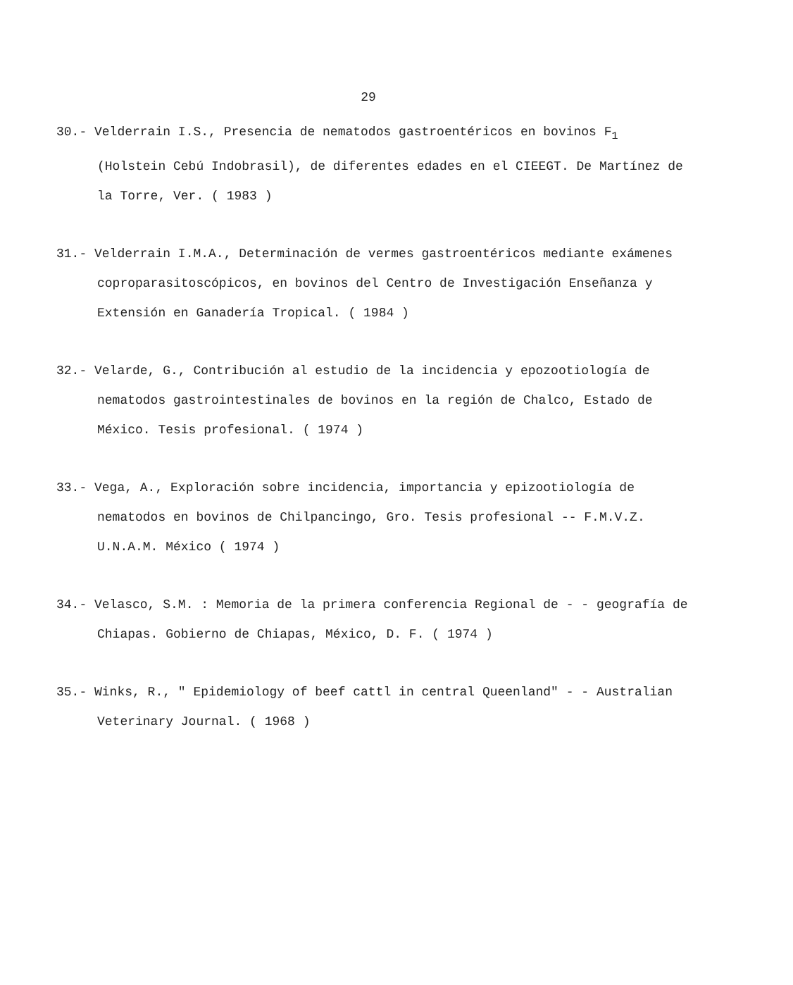29
30.- Velderrain I.S., Presencia de nematodos gastroentéricos en bovinos F<sub>1</sub> (Holstein Cebú Indobrasil), de diferentes edades en el CIEEGT. De Martínez de la Torre, Ver. ( 1983 )
31.- Velderrain I.M.A., Determinación de vermes gastroentéricos mediante exámenes coproparasitoscópicos, en bovinos del Centro de Investigación Enseñanza y Extensión en Ganadería Tropical. ( 1984 )
32.- Velarde, G., Contribución al estudio de la incidencia y epozootiología de nematodos gastrointestinales de bovinos en la región de Chalco, Estado de México. Tesis profesional. ( 1974 )
33.- Vega, A., Exploración sobre incidencia, importancia y epizootiología de nematodos en bovinos de Chilpancingo, Gro. Tesis profesional -- F.M.V.Z. U.N.A.M. México ( 1974 )
34.- Velasco, S.M. : Memoria de la primera conferencia Regional de - - geografía de Chiapas. Gobierno de Chiapas, México, D. F. ( 1974 )
35.- Winks, R., " Epidemiology of beef cattl in central Queenland" - - Australian Veterinary Journal. ( 1968 )